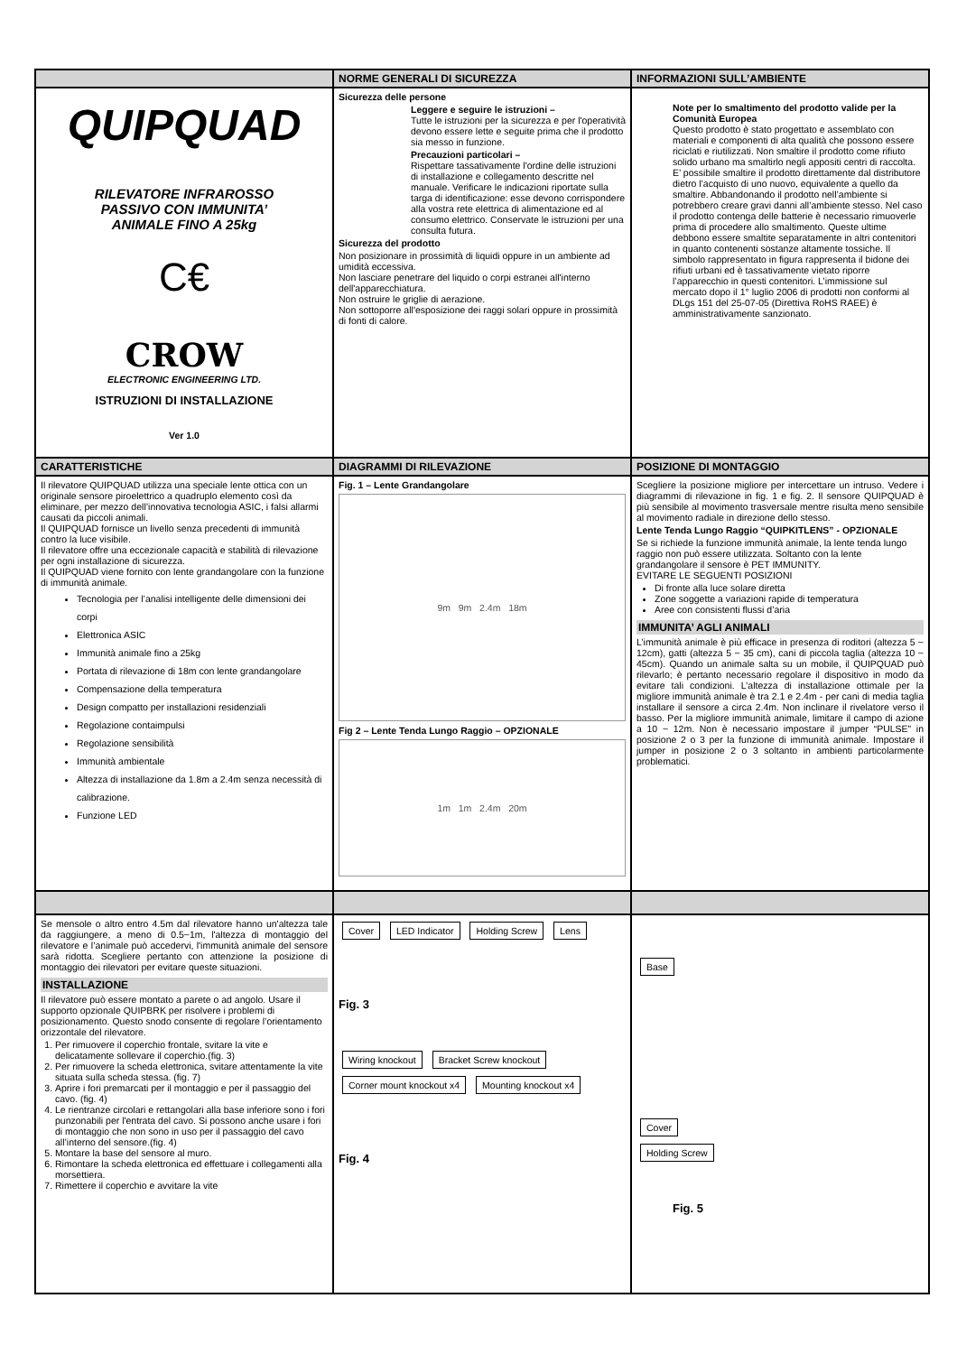NORME GENERALI DI SICUREZZA
INFORMAZIONI SULL’AMBIENTE
QUIPQUAD
RILEVATORE INFRAROSSO
PASSIVO CON IMMUNITA’
ANIMALE FINO A 25kg
C€
CROW
ELECTRONIC ENGINEERING LTD.
ISTRUZIONI DI INSTALLAZIONE
Ver 1.0
Sicurezza delle persone
Leggere e seguire le istruzioni –
Tutte le istruzioni per la sicurezza e per l'operatività devono essere lette e seguite prima che il prodotto sia messo in funzione.
Precauzioni particolari –
Rispettare tassativamente l'ordine delle istruzioni di installazione e collegamento descritte nel manuale. Verificare le indicazioni riportate sulla targa di identificazione: esse devono corrispondere alla vostra rete elettrica di alimentazione ed al consumo elettrico. Conservate le istruzioni per una consulta futura.
Sicurezza del prodotto
Non posizionare in prossimità di liquidi oppure in un ambiente ad umidità eccessiva.
Non lasciare penetrare del liquido o corpi estranei all'interno dell'apparecchiatura.
Non ostruire le griglie di aerazione.
Non sottoporre all'esposizione dei raggi solari oppure in prossimità di fonti di calore.
Note per lo smaltimento del prodotto valide per la Comunità Europea
Questo prodotto è stato progettato e assemblato con materiali e componenti di alta qualità che possono essere riciclati e riutilizzati. Non smaltire il prodotto come rifiuto solido urbano ma smaltirlo negli appositi centri di raccolta. E’ possibile smaltire il prodotto direttamente dal distributore dietro l’acquisto di uno nuovo, equivalente a quello da smaltire. Abbandonando il prodotto nell’ambiente si potrebbero creare gravi danni all’ambiente stesso. Nel caso il prodotto contenga delle batterie è necessario rimuoverle prima di procedere allo smaltimento. Queste ultime debbono essere smaltite separatamente in altri contenitori in quanto contenenti sostanze altamente tossiche. Il simbolo rappresentato in figura rappresenta il bidone dei rifiuti urbani ed è tassativamente vietato riporre l’apparecchio in questi contenitori. L’immissione sul mercato dopo il 1° luglio 2006 di prodotti non conformi al DLgs 151 del 25-07-05 (Direttiva RoHS RAEE) è amministrativamente sanzionato.
CARATTERISTICHE
DIAGRAMMI DI RILEVAZIONE
POSIZIONE DI MONTAGGIO
Il rilevatore QUIPQUAD utilizza una speciale lente ottica con un originale sensore piroelettrico a quadruplo elemento così da eliminare, per mezzo dell’innovativa tecnologia ASIC, i falsi allarmi causati da piccoli animali.
Il QUIPQUAD fornisce un livello senza precedenti di immunità contro la luce visibile.
Il rilevatore offre una eccezionale capacità e stabilità di rilevazione per ogni installazione di sicurezza.
Il QUIPQUAD viene fornito con lente grandangolare con la funzione di immunità animale.
Tecnologia per l’analisi intelligente delle dimensioni dei corpi
Elettronica ASIC
Immunità animale fino a 25kg
Portata di rilevazione di 18m con lente grandangolare
Compensazione della temperatura
Design compatto per installazioni residenziali
Regolazione contaimpulsi
Regolazione sensibilità
Immunità ambientale
Altezza di installazione da 1.8m a 2.4m senza necessità di calibrazione.
Funzione LED
Fig. 1 – Lente Grandangolare
9m 9m 2.4m 18m
Fig 2 – Lente Tenda Lungo Raggio – OPZIONALE
1m 1m 2.4m 20m
Scegliere la posizione migliore per intercettare un intruso. Vedere i diagrammi di rilevazione in fig. 1 e fig. 2. Il sensore QUIPQUAD è più sensibile al movimento trasversale mentre risulta meno sensibile al movimento radiale in direzione dello stesso.
Lente Tenda Lungo Raggio “QUIPKITLENS” - OPZIONALE
Se si richiede la funzione immunità animale, la lente tenda lungo raggio non può essere utilizzata. Soltanto con la lente grandangolare il sensore è PET IMMUNITY.
EVITARE LE SEGUENTI POSIZIONI
Di fronte alla luce solare diretta
Zone soggette a variazioni rapide di temperatura
Aree con consistenti flussi d’aria
IMMUNITA’ AGLI ANIMALI
L’immunità animale è più efficace in presenza di roditori (altezza 5 ~ 12cm), gatti (altezza 5 ~ 35 cm), cani di piccola taglia (altezza 10 ~ 45cm). Quando un animale salta su un mobile, il QUIPQUAD può rilevarlo; è pertanto necessario regolare il dispositivo in modo da evitare tali condizioni. L’altezza di installazione ottimale per la migliore immunità animale è tra 2.1 e 2.4m - per cani di media taglia installare il sensore a circa 2.4m. Non inclinare il rivelatore verso il basso. Per la migliore immunità animale, limitare il campo di azione a 10 ~ 12m. Non è necessario impostare il jumper “PULSE” in posizione 2 o 3 per la funzione di immunità animale. Impostare il jumper in posizione 2 o 3 soltanto in ambienti particolarmente problematici.
Se mensole o altro entro 4.5m dal rilevatore hanno un'altezza tale da raggiungere, a meno di 0.5~1m, l'altezza di montaggio del rilevatore e l’animale può accedervi, l'immunità animale del sensore sarà ridotta. Scegliere pertanto con attenzione la posizione di montaggio dei rilevatori per evitare queste situazioni.
INSTALLAZIONE
Il rilevatore può essere montato a parete o ad angolo. Usare il supporto opzionale QUIPBRK per risolvere i problemi di posizionamento. Questo snodo consente di regolare l’orientamento orizzontale del rilevatore.
1. Per rimuovere il coperchio frontale, svitare la vite e delicatamente sollevare il coperchio.(fig. 3)
2. Per rimuovere la scheda elettronica, svitare attentamente la vite situata sulla scheda stessa. (fig. 7)
3. Aprire i fori premarcati per il montaggio e per il passaggio del cavo. (fig. 4)
4. Le rientranze circolari e rettangolari alla base inferiore sono i fori punzonabili per l'entrata del cavo. Si possono anche usare i fori di montaggio che non sono in uso per il passaggio del cavo all’interno del sensore.(fig. 4)
5. Montare la base del sensore al muro.
6. Rimontare la scheda elettronica ed effettuare i collegamenti alla morsettiera.
7. Rimettere il coperchio e avvitare la vite
Cover LED Indicator Holding Screw Lens
Fig. 3
Wiring knockout Bracket Screw knockout Corner mount knockout x4 Mounting knockout x4
Fig. 4
Base
Cover
Holding Screw
Fig. 5